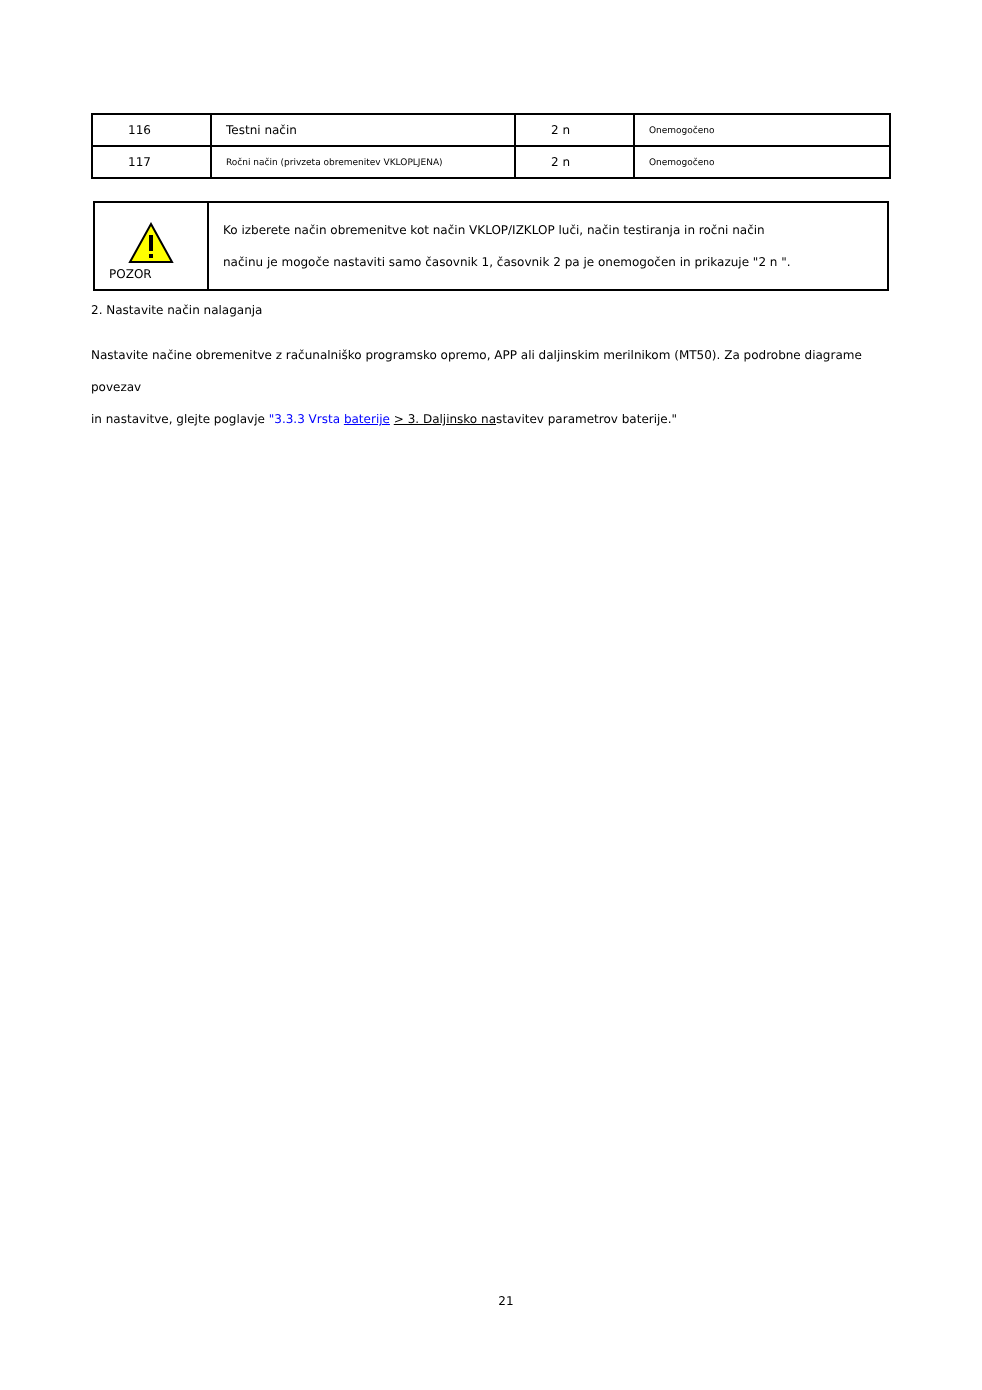| 116 | Testni način | 2 n | Onemogočeno |
| 117 | Ročni način (privzeta obremenitev VKLOPLJENA) | 2 n | Onemogočeno |
| POZOR | Ko izberete način obremenitve kot način VKLOP/IZKLOP luči, način testiranja in ročni način načinu je mogoče nastaviti samo časovnik 1, časovnik 2 pa je onemogočen in prikazuje "2 n ". |
2. Nastavite način nalaganja
Nastavite načine obremenitve z računalniško programsko opremo, APP ali daljinskim merilnikom (MT50). Za podrobne diagrame povezav
in nastavitve, glejte poglavje "3.3.3 Vrsta baterije > 3. Daljinsko nastavitev parametrov baterije."
21